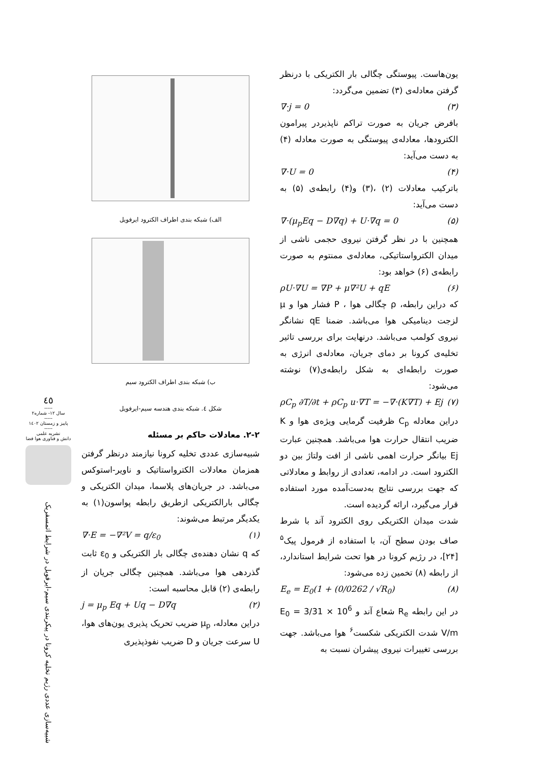٤٥
-----
سال ۱۲- شماره۲
-----
پاییز و زمستان ۱٤٠۲
-----
نشریه علمی
دانش و فناوری هوا فضا
شبیه‌سازی عددی رژیم تخلیه کرونا در پیکربندی سیم-ایرفویل در شرایط اتمسفریک
الف) شبکه بندی اطراف الکترود ایرفویل
ب) شبکه بندی اطراف الکترود سیم
شکل ٤. شبکه بندی هندسه سیم-ایرفویل
۲-۲. معادلات حاکم بر مسئله
شبیه‌سازی عددی تخلیه کرونا نیازمند درنظر گرفتن همزمان معادلات الکترواستاتیک و ناویر-استوکس می‌باشد. در جریان‌های پلاسما، میدان الکتریکی و چگالی بارالکتریکی ازطریق رابطه پواسون(۱) به یکدیگر مرتبط می‌شوند:
∇·E = −∇²V = q/ε<sub>0</sub> (۱)
که q نشان دهنده‌ی چگالی بار الکتریکی و ε<sub>0</sub> ثابت گذردهی هوا می‌باشد. همچنین چگالی جریان از رابطه‌ی (۲) قابل محاسبه است:
j = μ<sub>p</sub> Eq + Uq − D∇q (۲)
دراین معادله، μ<sub>p</sub> ضریب تحریک پذیری یون‌های هوا، U سرعت جریان و D ضریب نفوذپذیری
یون‌هاست. پیوستگی چگالی بار الکتریکی با درنظر گرفتن معادله‌ی (۳) تضمین می‌گردد:
∇·j = 0 (۳)
بافرض جریان به صورت تراکم ناپذیردر پیرامون الکترودها، معادله‌ی پیوستگی به صورت معادله (۴) به دست می‌آید:
∇·U = 0 (۴)
باترکیب معادلات (۲) ،(۳) و(۴) رابطه‌ی (۵) به دست می‌آید:
∇·(μ<sub>p</sub>Eq − D∇q) + U·∇q = 0 (۵)
همچنین با در نظر گرفتن نیروی حجمی ناشی از میدان الکترواستاتیکی، معادله‌ی ممنتوم به صورت رابطه‌ی (۶) خواهد بود:
ρU·∇U = ∇P + μ∇²U + qE (۶)
که دراین رابطه، ρ چگالی هوا ، P فشار هوا و μ لزجت دینامیکی هوا می‌باشد. ضمنا qE نشانگر نیروی کولمب می‌باشد. درنهایت برای بررسی تاثیر تخلیه‌ی کرونا بر دمای جریان، معادله‌ی انرژی به صورت رابطه‌ای به شکل رابطه‌ی(۷) نوشته می‌شود:
ρC<sub>p</sub> ∂T/∂t + ρC<sub>p</sub> u·∇T = −∇·(K∇T) + Ej (۷)
دراین معادله C<sub>p</sub> ظرفیت گرمایی ویژه‌ی هوا و K ضریب انتقال حرارت هوا می‌باشد. همچنین عبارت Ej بیانگر حرارت اهمی ناشی از افت ولتاژ بین دو الکترود است. در ادامه، تعدادی از روابط و معادلاتی که جهت بررسی نتایج به‌دست‌آمده مورد استفاده قرار می‌گیرد، ارائه گردیده است.
شدت میدان الکتریکی روی الکترود آند با شرط صاف بودن سطح آن، با استفاده از فرمول پیک<sup>۵</sup> [۲۴]، در رژیم کرونا در هوا تحت شرایط استاندارد، از رابطه (۸) تخمین زده می‌شود:
E<sub>e</sub> = E<sub>0</sub>(1 + (0/0262 / √R<sub>0</sub>) (۸)
در این رابطه R<sub>e</sub> شعاع آند و E<sub>0</sub> = 3/31 × 10<sup>6</sup> V/m شدت الکتریکی شکست<sup>۶</sup> هوا می‌باشد. جهت بررسی تغییرات نیروی پیشران نسبت به